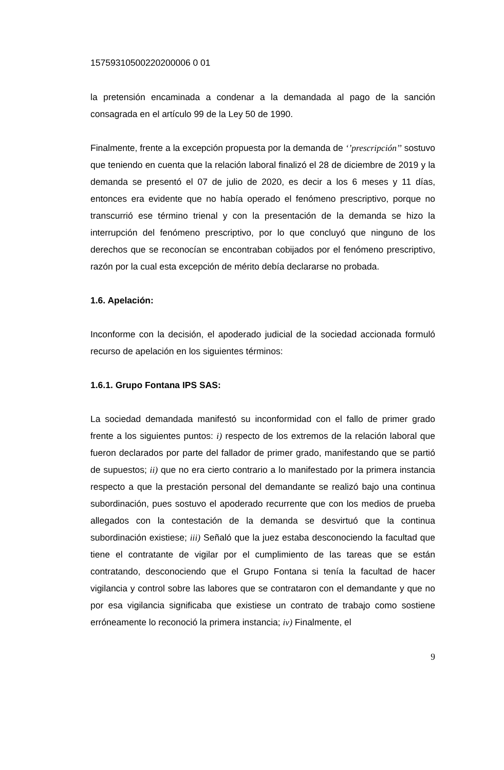15759310500220200006 0 01
la pretensión encaminada a condenar a la demandada al pago de la sanción consagrada en el artículo 99 de la Ley 50 de 1990.
Finalmente, frente a la excepción propuesta por la demanda de ‘’prescripción’’ sostuvo que teniendo en cuenta que la relación laboral finalizó el 28 de diciembre de 2019 y la demanda se presentó el 07 de julio de 2020, es decir a los 6 meses y 11 días, entonces era evidente que no había operado el fenómeno prescriptivo, porque no transcurrió ese término trienal y con la presentación de la demanda se hizo la interrupción del fenómeno prescriptivo, por lo que concluyó que ninguno de los derechos que se reconocían se encontraban cobijados por el fenómeno prescriptivo, razón por la cual esta excepción de mérito debía declararse no probada.
1.6. Apelación:
Inconforme con la decisión, el apoderado judicial de la sociedad accionada formuló recurso de apelación en los siguientes términos:
1.6.1. Grupo Fontana IPS SAS:
La sociedad demandada manifestó su inconformidad con el fallo de primer grado frente a los siguientes puntos: i) respecto de los extremos de la relación laboral que fueron declarados por parte del fallador de primer grado, manifestando que se partió de supuestos; ii) que no era cierto contrario a lo manifestado por la primera instancia respecto a que la prestación personal del demandante se realizó bajo una continua subordinación, pues sostuvo el apoderado recurrente que con los medios de prueba allegados con la contestación de la demanda se desvirtuó que la continua subordinación existiese; iii) Señaló que la juez estaba desconociendo la facultad que tiene el contratante de vigilar por el cumplimiento de las tareas que se están contratando, desconociendo que el Grupo Fontana si tenía la facultad de hacer vigilancia y control sobre las labores que se contrataron con el demandante y que no por esa vigilancia significaba que existiese un contrato de trabajo como sostiene erróneamente lo reconoció la primera instancia; iv) Finalmente, el
9